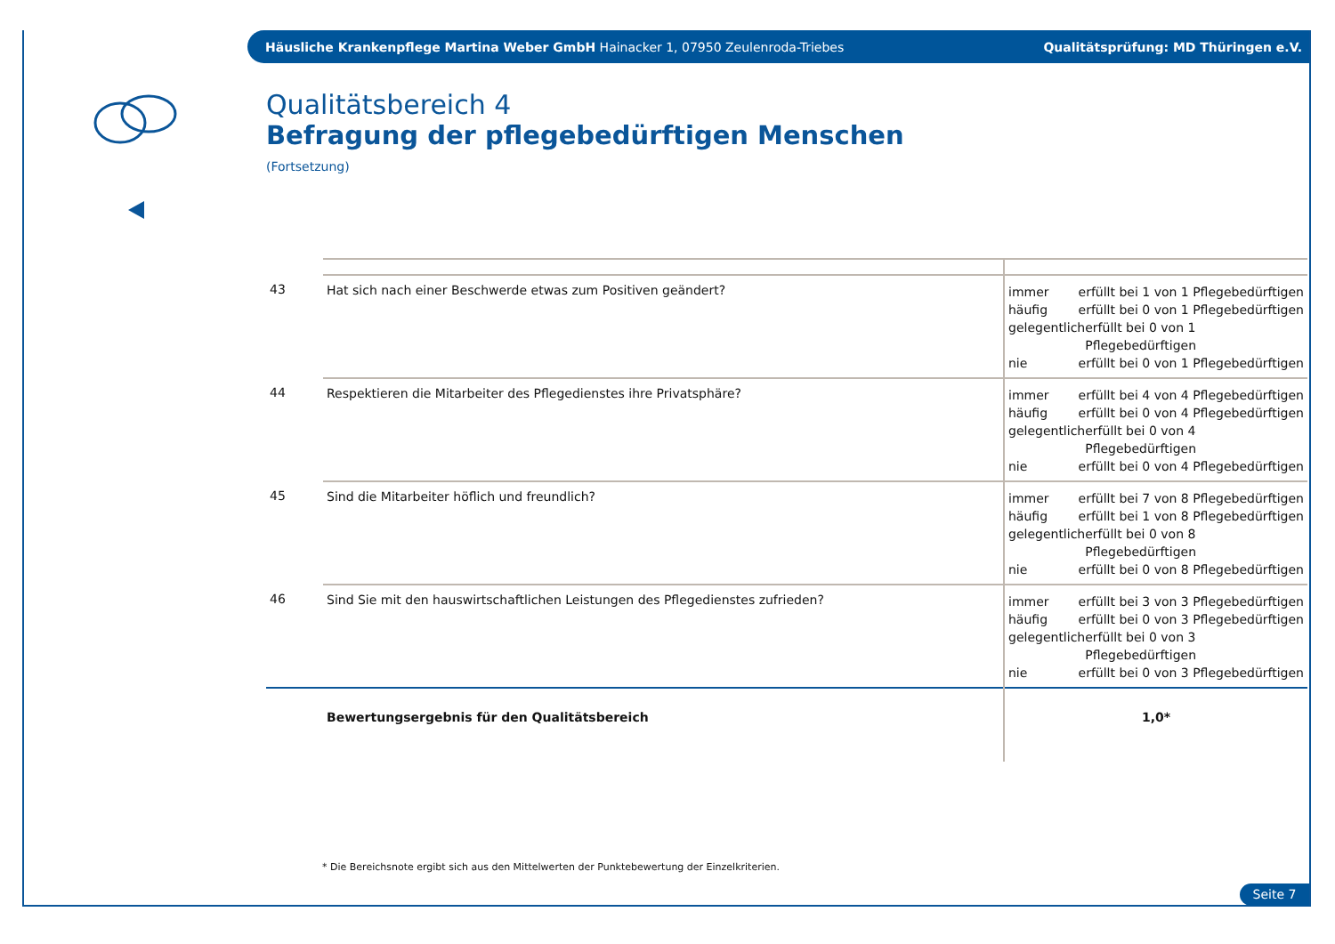Häusliche Krankenpflege Martina Weber GmbH Hainacker 1, 07950 Zeulenroda-Triebes Qualitätsprüfung: MD Thüringen e.V.
Qualitätsbereich 4
Befragung der pflegebedürftigen Menschen
(Fortsetzung)
| 43 | Hat sich nach einer Beschwerde etwas zum Positiven geändert? | immer erfüllt bei 1 von 1 Pflegebedürftigen häufig erfüllt bei 0 von 1 Pflegebedürftigen gelegentlich erfüllt bei 0 von 1 Pflegebedürftigen nie erfüllt bei 0 von 1 Pflegebedürftigen |
| 44 | Respektieren die Mitarbeiter des Pflegedienstes ihre Privatsphäre? | immer erfüllt bei 4 von 4 Pflegebedürftigen häufig erfüllt bei 0 von 4 Pflegebedürftigen gelegentlich erfüllt bei 0 von 4 Pflegebedürftigen nie erfüllt bei 0 von 4 Pflegebedürftigen |
| 45 | Sind die Mitarbeiter höflich und freundlich? | immer erfüllt bei 7 von 8 Pflegebedürftigen häufig erfüllt bei 1 von 8 Pflegebedürftigen gelegentlich erfüllt bei 0 von 8 Pflegebedürftigen nie erfüllt bei 0 von 8 Pflegebedürftigen |
| 46 | Sind Sie mit den hauswirtschaftlichen Leistungen des Pflegedienstes zufrieden? | immer erfüllt bei 3 von 3 Pflegebedürftigen häufig erfüllt bei 0 von 3 Pflegebedürftigen gelegentlich erfüllt bei 0 von 3 Pflegebedürftigen nie erfüllt bei 0 von 3 Pflegebedürftigen |
| | Bewertungsergebnis für den Qualitätsbereich | 1,0* |
* Die Bereichsnote ergibt sich aus den Mittelwerten der Punktebewertung der Einzelkriterien.
Seite 7